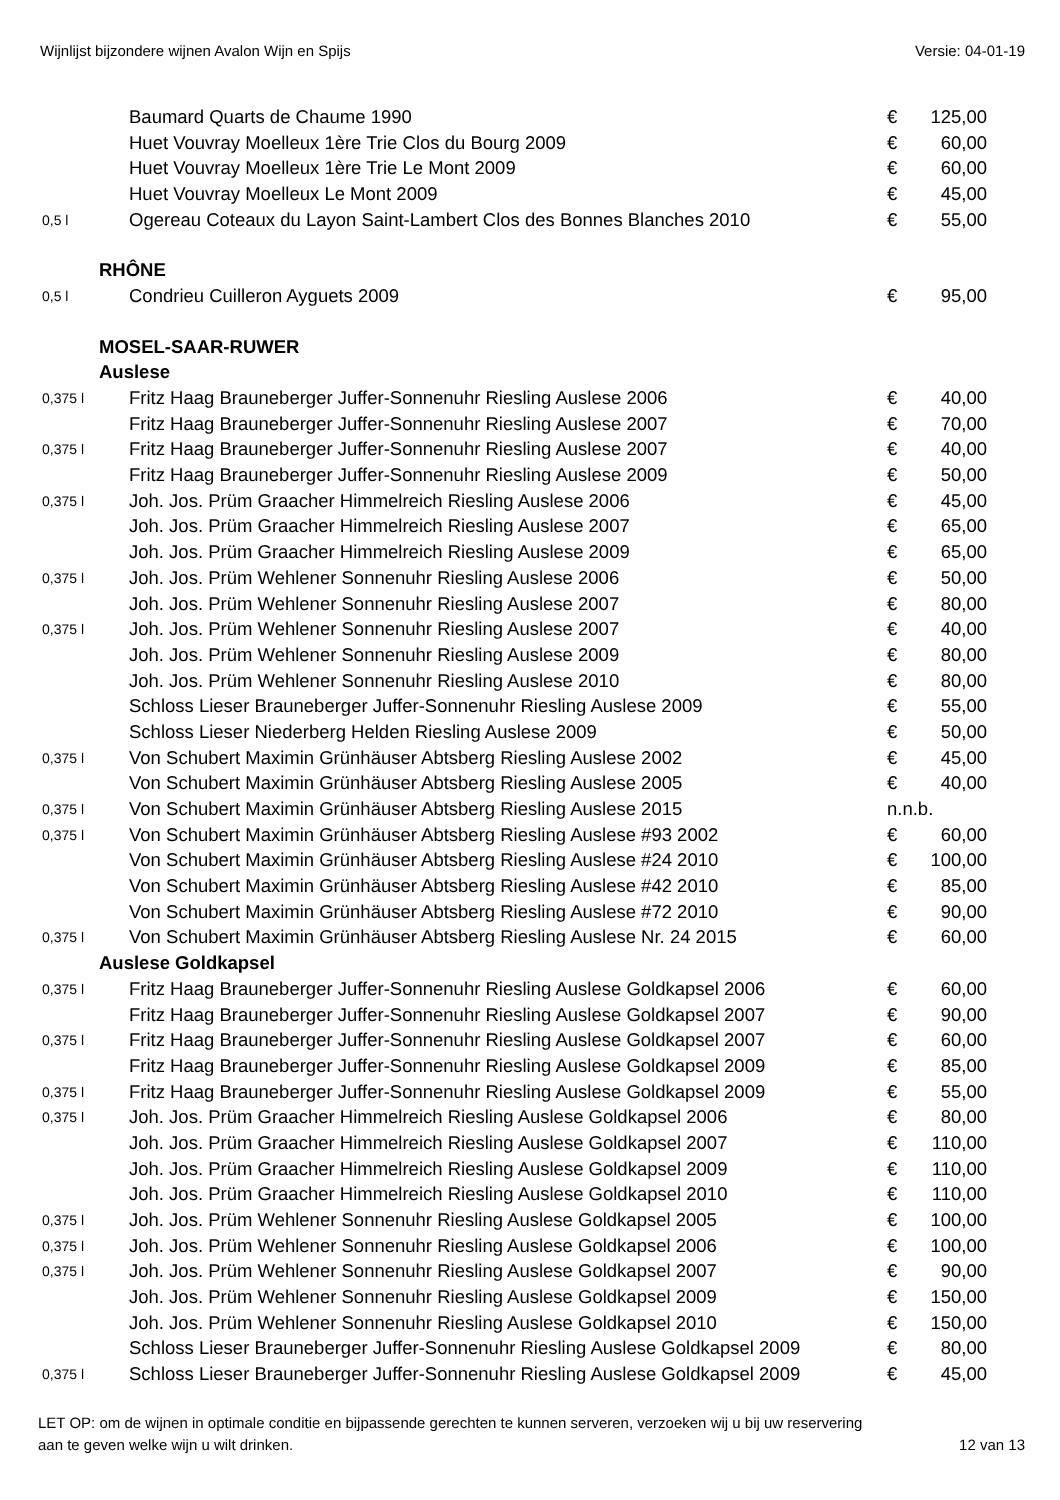Wijnlijst bijzondere wijnen Avalon Wijn en Spijs Versie: 04-01-19
| | Baumard Quarts de Chaume 1990 | € | 125,00 |
| | Huet Vouvray Moelleux 1ère Trie Clos du Bourg 2009 | € | 60,00 |
| | Huet Vouvray Moelleux 1ère Trie Le Mont 2009 | € | 60,00 |
| | Huet Vouvray Moelleux Le Mont 2009 | € | 45,00 |
| 0,5 l | Ogereau Coteaux du Layon Saint-Lambert Clos des Bonnes Blanches 2010 | € | 55,00 |
| RHÔNE | | | |
| 0,5 l | Condrieu Cuilleron Ayguets 2009 | € | 95,00 |
| MOSEL-SAAR-RUWER | | | |
| Auslese | | | |
| 0,375 l | Fritz Haag Brauneberger Juffer-Sonnenuhr Riesling Auslese 2006 | € | 40,00 |
| | Fritz Haag Brauneberger Juffer-Sonnenuhr Riesling Auslese 2007 | € | 70,00 |
| 0,375 l | Fritz Haag Brauneberger Juffer-Sonnenuhr Riesling Auslese 2007 | € | 40,00 |
| | Fritz Haag Brauneberger Juffer-Sonnenuhr Riesling Auslese 2009 | € | 50,00 |
| 0,375 l | Joh. Jos. Prüm Graacher Himmelreich Riesling Auslese 2006 | € | 45,00 |
| | Joh. Jos. Prüm Graacher Himmelreich Riesling Auslese 2007 | € | 65,00 |
| | Joh. Jos. Prüm Graacher Himmelreich Riesling Auslese 2009 | € | 65,00 |
| 0,375 l | Joh. Jos. Prüm Wehlener Sonnenuhr Riesling Auslese 2006 | € | 50,00 |
| | Joh. Jos. Prüm Wehlener Sonnenuhr Riesling Auslese 2007 | € | 80,00 |
| 0,375 l | Joh. Jos. Prüm Wehlener Sonnenuhr Riesling Auslese 2007 | € | 40,00 |
| | Joh. Jos. Prüm Wehlener Sonnenuhr Riesling Auslese 2009 | € | 80,00 |
| | Joh. Jos. Prüm Wehlener Sonnenuhr Riesling Auslese 2010 | € | 80,00 |
| | Schloss Lieser Brauneberger Juffer-Sonnenuhr Riesling Auslese 2009 | € | 55,00 |
| | Schloss Lieser Niederberg Helden Riesling Auslese 2009 | € | 50,00 |
| 0,375 l | Von Schubert Maximin Grünhäuser Abtsberg Riesling Auslese 2002 | € | 45,00 |
| | Von Schubert Maximin Grünhäuser Abtsberg Riesling Auslese 2005 | € | 40,00 |
| 0,375 l | Von Schubert Maximin Grünhäuser Abtsberg Riesling Auslese 2015 | n.n.b. | |
| 0,375 l | Von Schubert Maximin Grünhäuser Abtsberg Riesling Auslese #93 2002 | € | 60,00 |
| | Von Schubert Maximin Grünhäuser Abtsberg Riesling Auslese #24 2010 | € | 100,00 |
| | Von Schubert Maximin Grünhäuser Abtsberg Riesling Auslese #42 2010 | € | 85,00 |
| | Von Schubert Maximin Grünhäuser Abtsberg Riesling Auslese #72 2010 | € | 90,00 |
| 0,375 l | Von Schubert Maximin Grünhäuser Abtsberg Riesling Auslese Nr. 24 2015 | € | 60,00 |
| Auslese Goldkapsel | | | |
| 0,375 l | Fritz Haag Brauneberger Juffer-Sonnenuhr Riesling Auslese Goldkapsel 2006 | € | 60,00 |
| | Fritz Haag Brauneberger Juffer-Sonnenuhr Riesling Auslese Goldkapsel 2007 | € | 90,00 |
| 0,375 l | Fritz Haag Brauneberger Juffer-Sonnenuhr Riesling Auslese Goldkapsel 2007 | € | 60,00 |
| | Fritz Haag Brauneberger Juffer-Sonnenuhr Riesling Auslese Goldkapsel 2009 | € | 85,00 |
| 0,375 l | Fritz Haag Brauneberger Juffer-Sonnenuhr Riesling Auslese Goldkapsel 2009 | € | 55,00 |
| 0,375 l | Joh. Jos. Prüm Graacher Himmelreich Riesling Auslese Goldkapsel 2006 | € | 80,00 |
| | Joh. Jos. Prüm Graacher Himmelreich Riesling Auslese Goldkapsel 2007 | € | 110,00 |
| | Joh. Jos. Prüm Graacher Himmelreich Riesling Auslese Goldkapsel 2009 | € | 110,00 |
| | Joh. Jos. Prüm Graacher Himmelreich Riesling Auslese Goldkapsel 2010 | € | 110,00 |
| 0,375 l | Joh. Jos. Prüm Wehlener Sonnenuhr Riesling Auslese Goldkapsel 2005 | € | 100,00 |
| 0,375 l | Joh. Jos. Prüm Wehlener Sonnenuhr Riesling Auslese Goldkapsel 2006 | € | 100,00 |
| 0,375 l | Joh. Jos. Prüm Wehlener Sonnenuhr Riesling Auslese Goldkapsel 2007 | € | 90,00 |
| | Joh. Jos. Prüm Wehlener Sonnenuhr Riesling Auslese Goldkapsel 2009 | € | 150,00 |
| | Joh. Jos. Prüm Wehlener Sonnenuhr Riesling Auslese Goldkapsel 2010 | € | 150,00 |
| | Schloss Lieser Brauneberger Juffer-Sonnenuhr Riesling Auslese Goldkapsel 2009 | € | 80,00 |
| 0,375 l | Schloss Lieser Brauneberger Juffer-Sonnenuhr Riesling Auslese Goldkapsel 2009 | € | 45,00 |
LET OP: om de wijnen in optimale conditie en bijpassende gerechten te kunnen serveren, verzoeken wij u bij uw reservering
aan te geven welke wijn u wilt drinken. 12 van 13